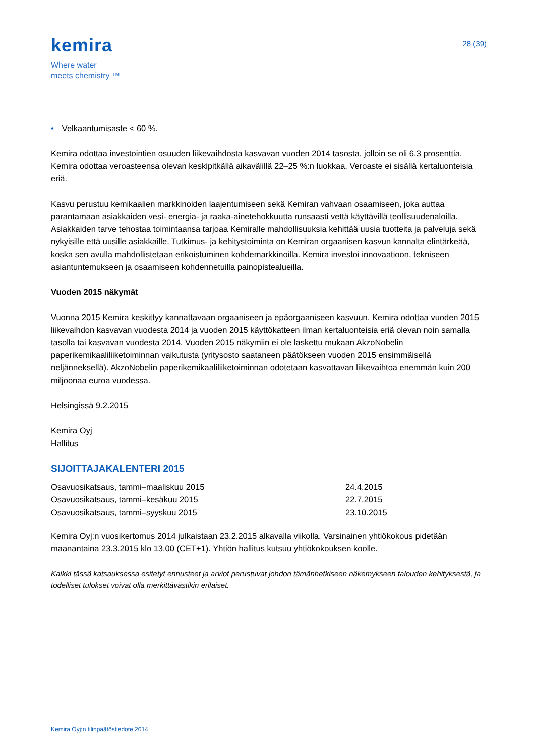kemira
Where water
meets chemistry ™
28 (39)
• Velkaantumisaste < 60 %.
Kemira odottaa investointien osuuden liikevaihdosta kasvavan vuoden 2014 tasosta, jolloin se oli 6,3 prosenttia. Kemira odottaa veroasteensa olevan keskipitkällä aikavälillä 22–25 %:n luokkaa. Veroaste ei sisällä kertaluonteisia eriä.
Kasvu perustuu kemikaalien markkinoiden laajentumiseen sekä Kemiran vahvaan osaamiseen, joka auttaa parantamaan asiakkaiden vesi- energia- ja raaka-ainetehokkuutta runsaasti vettä käyttävillä teollisuudenaloilla. Asiakkaiden tarve tehostaa toimintaansa tarjoaa Kemiralle mahdollisuuksia kehittää uusia tuotteita ja palveluja sekä nykyisille että uusille asiakkaille. Tutkimus- ja kehitystoiminta on Kemiran orgaanisen kasvun kannalta elintärkeää, koska sen avulla mahdollistetaan erikoistuminen kohdemarkkinoilla. Kemira investoi innovaatioon, tekniseen asiantuntemukseen ja osaamiseen kohdennetuilla painopistealueilla.
Vuoden 2015 näkymät
Vuonna 2015 Kemira keskittyy kannattavaan orgaaniseen ja epäorgaaniseen kasvuun. Kemira odottaa vuoden 2015 liikevaihdon kasvavan vuodesta 2014 ja vuoden 2015 käyttökatteen ilman kertaluonteisia eriä olevan noin samalla tasolla tai kasvavan vuodesta 2014. Vuoden 2015 näkymiin ei ole laskettu mukaan AkzoNobelin paperikemikaaliliiketoiminnan vaikutusta (yritysosto saataneen päätökseen vuoden 2015 ensimmäisellä neljänneksellä). AkzoNobelin paperikemikaaliliiketoiminnan odotetaan kasvattavan liikevaihtoa enemmän kuin 200 miljoonaa euroa vuodessa.
Helsingissä 9.2.2015
Kemira Oyj
Hallitus
SIJOITTAJAKALENTERI 2015
| Osavuosikatsaus, tammi–maaliskuu 2015 | 24.4.2015 |
| Osavuosikatsaus, tammi–kesäkuu 2015 | 22.7.2015 |
| Osavuosikatsaus, tammi–syyskuu 2015 | 23.10.2015 |
Kemira Oyj:n vuosikertomus 2014 julkaistaan 23.2.2015 alkavalla viikolla. Varsinainen yhtiökokous pidetään maanantaina 23.3.2015 klo 13.00 (CET+1). Yhtiön hallitus kutsuu yhtiökokouksen koolle.
Kaikki tässä katsauksessa esitetyt ennusteet ja arviot perustuvat johdon tämänhetkiseen näkemykseen talouden kehityksestä, ja todelliset tulokset voivat olla merkittävästikin erilaiset.
Kemira Oyj:n tilinpäätöstiedote 2014